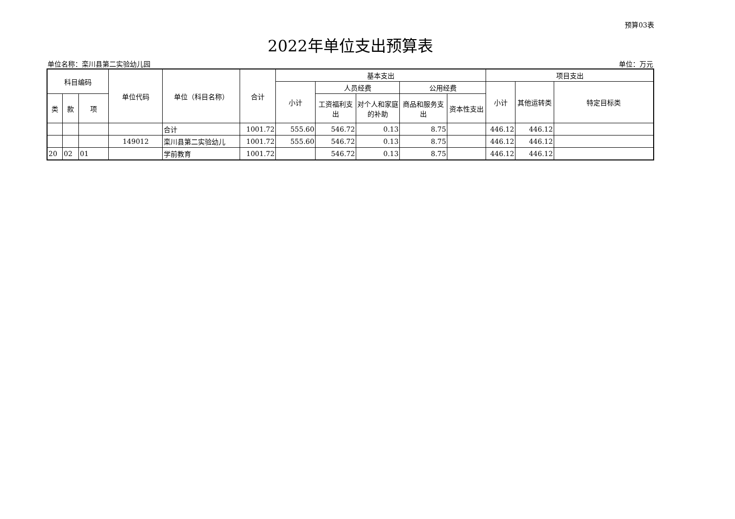预算03表
2022年单位支出预算表
单位名称：栾川县第二实验幼儿园 单位：万元
| 科目编码 | | | 单位代码 | 单位（科目名称） | 合计 | 基本支出 | | | | | 项目支出 | | |
| --- | --- | --- | --- | --- | --- | --- | --- | --- | --- | --- | --- | --- | --- |
| | | | | | | 小计 | 人员经费 | | 公用经费 | | 小计 | 其他运转类 | 特定目标类 |
| 类 | 款 | 项 | | | | | 工资福利支出 | 对个人和家庭的补助 | 商品和服务支出 | 资本性支出 | | | |
| | | | | 合计 | 1001.72 | 555.60 | 546.72 | 0.13 | 8.75 | | 446.12 | 446.12 | |
| | | | 149012 | 栾川县第二实验幼儿 | 1001.72 | 555.60 | 546.72 | 0.13 | 8.75 | | 446.12 | 446.12 | |
| 20 | 02 | 01 | | 学前教育 | 1001.72 | | 546.72 | 0.13 | 8.75 | | 446.12 | 446.12 | |